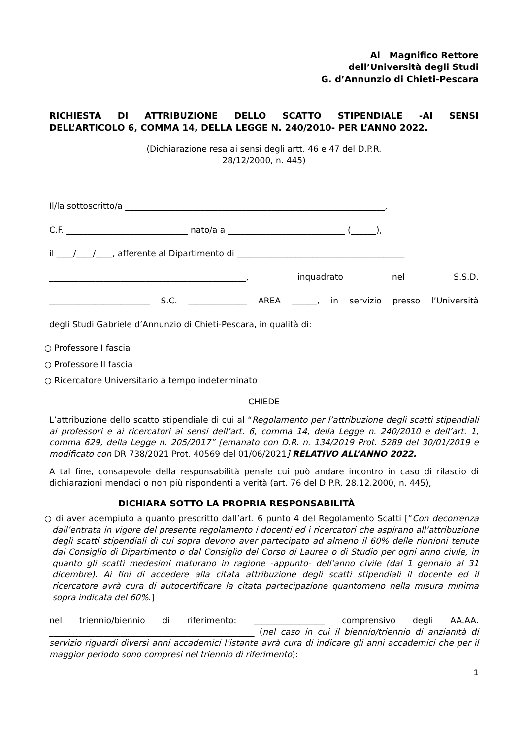Al Magnifico Rettore
dell’Università degli Studi
G. d’Annunzio di Chieti-Pescara
RICHIESTA DI ATTRIBUZIONE DELLO SCATTO STIPENDIALE -AI SENSI
DELL’ARTICOLO 6, COMMA 14, DELLA LEGGE N. 240/2010- PER L’ANNO 2022.
(Dichiarazione resa ai sensi degli artt. 46 e 47 del D.P.R.
28/12/2000, n. 445)
Il/la sottoscritto/a ______________________________________________________________,
C.F. _____________________________ nato/a a ____________________________ (______),
il ____/____/____, afferente al Dipartimento di ________________________________________
_______________________________________________, inquadrato nel S.S.D.
________________________ S.C. ______________ AREA ______, in servizio presso l’Università
degli Studi Gabriele d’Annunzio di Chieti-Pescara, in qualità di:
○ Professore I fascia
○ Professore II fascia
○ Ricercatore Universitario a tempo indeterminato
CHIEDE
L’attribuzione dello scatto stipendiale di cui al “Regolamento per l’attribuzione degli scatti stipendiali ai professori e ai ricercatori ai sensi dell’art. 6, comma 14, della Legge n. 240/2010 e dell’art. 1, comma 629, della Legge n. 205/2017” [emanato con D.R. n. 134/2019 Prot. 5289 del 30/01/2019 e modificato con DR 738/2021 Prot. 40569 del 01/06/2021] RELATIVO ALL’ANNO 2022.
A tal fine, consapevole della responsabilità penale cui può andare incontro in caso di rilascio di dichiarazioni mendaci o non più rispondenti a verità (art. 76 del D.P.R. 28.12.2000, n. 445),
DICHIARA SOTTO LA PROPRIA RESPONSABILITÀ
○ di aver adempiuto a quanto prescritto dall’art. 6 punto 4 del Regolamento Scatti [“Con decorrenza dall’entrata in vigore del presente regolamento i docenti ed i ricercatori che aspirano all’attribuzione degli scatti stipendiali di cui sopra devono aver partecipato ad almeno il 60% delle riunioni tenute dal Consiglio di Dipartimento o dal Consiglio del Corso di Laurea o di Studio per ogni anno civile, in quanto gli scatti medesimi maturano in ragione -appunto- dell’anno civile (dal 1 gennaio al 31 dicembre). Ai fini di accedere alla citata attribuzione degli scatti stipendiali il docente ed il ricercatore avrà cura di autocertificare la citata partecipazione quantomeno nella misura minima sopra indicata del 60%.]
nel triennio/biennio di riferimento: _________________ comprensivo degli AA.AA. _________________________________________________ (nel caso in cui il biennio/triennio di anzianità di servizio riguardi diversi anni accademici l’istante avrà cura di indicare gli anni accademici che per il maggior periodo sono compresi nel triennio di riferimento):
1